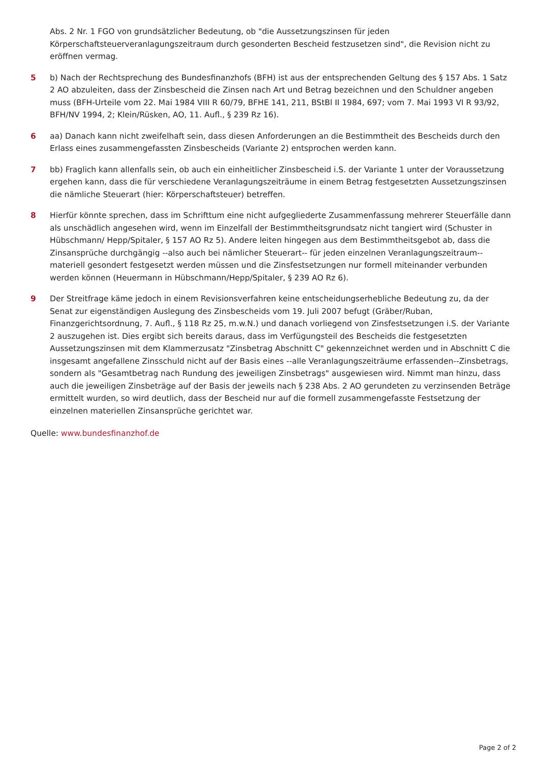Abs. 2 Nr. 1 FGO von grundsätzlicher Bedeutung, ob "die Aussetzungszinsen für jeden Körperschaftsteuerveranlagungszeitraum durch gesonderten Bescheid festzusetzen sind", die Revision nicht zu eröffnen vermag.
5 b) Nach der Rechtsprechung des Bundesfinanzhofs (BFH) ist aus der entsprechenden Geltung des § 157 Abs. 1 Satz 2 AO abzuleiten, dass der Zinsbescheid die Zinsen nach Art und Betrag bezeichnen und den Schuldner angeben muss (BFH-Urteile vom 22. Mai 1984 VIII R 60/79, BFHE 141, 211, BStBl II 1984, 697; vom 7. Mai 1993 VI R 93/92, BFH/NV 1994, 2; Klein/Rüsken, AO, 11. Aufl., § 239 Rz 16).
6 aa) Danach kann nicht zweifelhaft sein, dass diesen Anforderungen an die Bestimmtheit des Bescheids durch den Erlass eines zusammengefassten Zinsbescheids (Variante 2) entsprochen werden kann.
7 bb) Fraglich kann allenfalls sein, ob auch ein einheitlicher Zinsbescheid i.S. der Variante 1 unter der Voraussetzung ergehen kann, dass die für verschiedene Veranlagungszeiträume in einem Betrag festgesetzten Aussetzungszinsen die nämliche Steuerart (hier: Körperschaftsteuer) betreffen.
8 Hierfür könnte sprechen, dass im Schrifttum eine nicht aufgegliederte Zusammenfassung mehrerer Steuerfälle dann als unschädlich angesehen wird, wenn im Einzelfall der Bestimmtheitsgrundsatz nicht tangiert wird (Schuster in Hübschmann/ Hepp/Spitaler, § 157 AO Rz 5). Andere leiten hingegen aus dem Bestimmtheitsgebot ab, dass die Zinsansprüche durchgängig --also auch bei nämlicher Steuerart-- für jeden einzelnen Veranlagungszeitraum--materiell gesondert festgesetzt werden müssen und die Zinsfestsetzungen nur formell miteinander verbunden werden können (Heuermann in Hübschmann/Hepp/Spitaler, § 239 AO Rz 6).
9 Der Streitfrage käme jedoch in einem Revisionsverfahren keine entscheidungserhebliche Bedeutung zu, da der Senat zur eigenständigen Auslegung des Zinsbescheids vom 19. Juli 2007 befugt (Gräber/Ruban, Finanzgerichtsordnung, 7. Aufl., § 118 Rz 25, m.w.N.) und danach vorliegend von Zinsfestsetzungen i.S. der Variante 2 auszugehen ist. Dies ergibt sich bereits daraus, dass im Verfügungsteil des Bescheids die festgesetzten Aussetzungszinsen mit dem Klammerzusatz "Zinsbetrag Abschnitt C" gekennzeichnet werden und in Abschnitt C die insgesamt angefallene Zinsschuld nicht auf der Basis eines --alle Veranlagungszeiträume erfassenden--Zinsbetrags, sondern als "Gesamtbetrag nach Rundung des jeweiligen Zinsbetrags" ausgewiesen wird. Nimmt man hinzu, dass auch die jeweiligen Zinsbeträge auf der Basis der jeweils nach § 238 Abs. 2 AO gerundeten zu verzinsenden Beträge ermittelt wurden, so wird deutlich, dass der Bescheid nur auf die formell zusammengefasste Festsetzung der einzelnen materiellen Zinsansprüche gerichtet war.
Quelle: www.bundesfinanzhof.de
Page 2 of 2